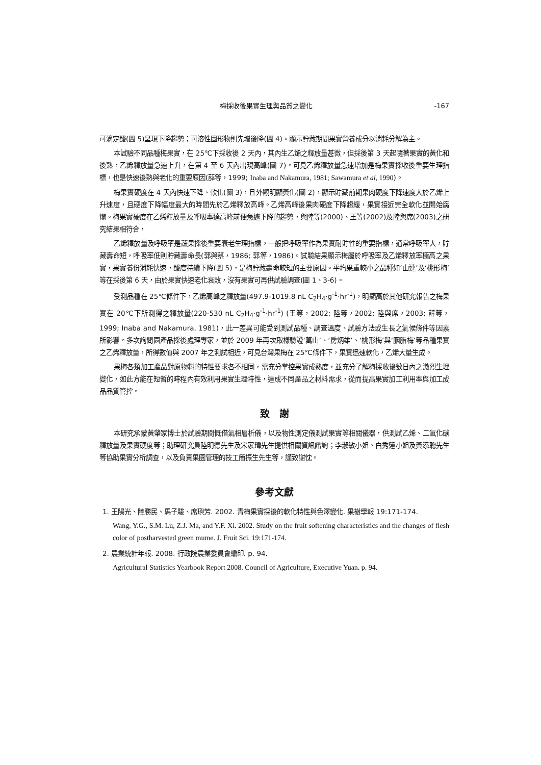梅採收後果實生理與品質之變化 -167
可滴定酸(圖 5)呈現下降趨勢；可溶性固形物則先增後降(圖 4)。顯示貯藏期間果實營養成分以消耗分解為主。
本試驗不同品種梅果實，在 25℃下採收後 2 天內，其內生乙烯之釋放量甚微，但採後第 3 天起隨著果實的黃化和後熟，乙烯釋放量急速上升，在第 4 至 6 天內出現高峰(圖 7)。可見乙烯釋放量急速增加是梅果實採收後重要生理指標，也是快速後熟與老化的重要原因(薛等，1999; Inaba and Nakamura, 1981; Sawamura et al, 1990)。
梅果實硬度在 4 天內快速下降、軟化(圖 3)，且外觀明顯黃化(圖 2)，顯示貯藏前期果肉硬度下降速度大於乙烯上升速度，且硬度下降幅度最大的時間先於乙烯釋放高峰。乙烯高峰後果肉硬度下降趨緩，果實接近完全軟化並開始腐爛。梅果實硬度在乙烯釋放量及呼吸率達高峰前便急遽下降的趨勢，與陸等(2000)、王等(2002)及陸與席(2003)之研究結果相符合，
乙烯釋放量及呼吸率是蔬果採後重要衰老生理指標，一般把呼吸率作為果實耐貯性的重要指標，通常呼吸率大，貯藏壽命短，呼吸率低則貯藏壽命長(郭與蔡，1986; 郭等，1986)。試驗結果顯示梅屬於呼吸率及乙烯釋放率極高之果實，果實養份消耗快速，酸度持續下降(圖 5)，是梅貯藏壽命較短的主要原因。平均果重較小之品種如‘山連’及‘桃形梅’等在採後第 6 天，由於果實快速老化衰敗，沒有果實可再供試驗調查(圖 1、3-6)。
受測品種在 25℃條件下，乙烯高峰之釋放量(497.9-1019.8 nL C<sub>2</sub>H<sub>4</sub>·g<sup>-1</sup>·hr<sup>-1</sup>)，明顯高於其他研究報告之梅果實在 20℃下所測得之釋放量(220-530 nL C<sub>2</sub>H<sub>4</sub>·g<sup>-1</sup>·hr<sup>-1</sup>) (王等，2002; 陸等，2002; 陸與席，2003; 薛等，1999; Inaba and Nakamura, 1981)，此一差異可能受到測試品種、調查溫度、試驗方法或生長之氣候條件等因素所影響。多次詢問園產品採後處理專家，並於 2009 年再次取樣驗證‘萬山’、‘房炳雄’、‘桃形梅’與‘胭脂梅’等品種果實之乙烯釋放量，所得數值與 2007 年之測試相近，可見台灣果梅在 25℃條件下，果實迅速軟化，乙烯大量生成。
果梅各類加工產品對原物料的特性要求各不相同，需充分掌控果實成熟度，並充分了解梅採收後數日內之激烈生理變化，如此方能在短暫的時程內有效利用果實生理特性，達成不同產品之材料需求，從而提高果實加工利用率與加工成品品質管控。
致　謝
本研究承蒙黃肇家博士於試驗期間慨借氣相層析儀，以及物性測定儀測試果實等相關儀器，供測試乙烯、二氧化碳釋放量及果實硬度等；助理研究員陸明德先生及宋家瑋先生提供相關資訊諮詢；李淑敏小姐、白秀蓮小姐及黃添聰先生等協助果實分析調查，以及負責果園管理的技工簡振生先生等，謹致謝忱。
參考文獻
1. 王陽光、陸勝民、馬子駿、席璵芳. 2002. 青梅果實採後的軟化特性與色澤變化. 果樹學報 19:171-174.
Wang, Y.G., S.M. Lu, Z.J. Ma, and Y.F. Xi. 2002. Study on the fruit softening characteristics and the changes of flesh color of postharvested green mume. J. Fruit Sci. 19:171-174.
2. 農業統計年報. 2008. 行政院農業委員會編印. p. 94.
Agricultural Statistics Yearbook Report 2008. Council of Agriculture, Executive Yuan. p. 94.